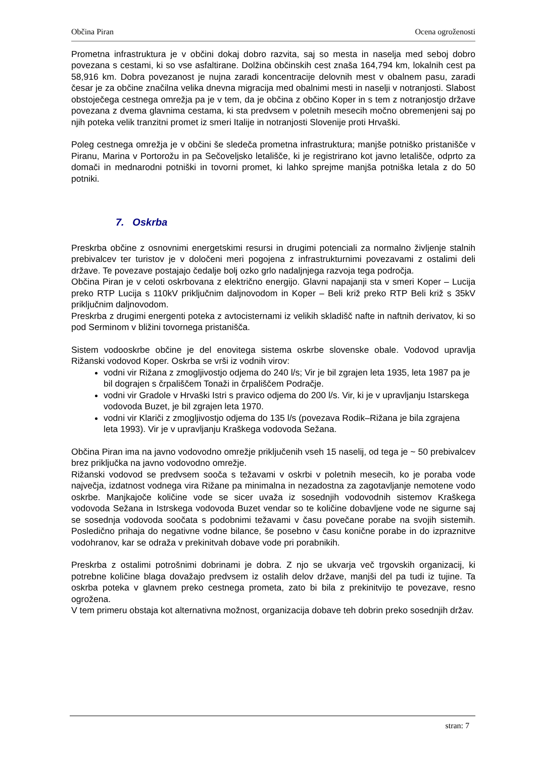Občina Piran Ocena ogroženosti
Prometna infrastruktura je v občini dokaj dobro razvita, saj so mesta in naselja med seboj dobro povezana s cestami, ki so vse asfaltirane. Dolžina občinskih cest znaša 164,794 km, lokalnih cest pa 58,916 km. Dobra povezanost je nujna zaradi koncentracije delovnih mest v obalnem pasu, zaradi česar je za občine značilna velika dnevna migracija med obalnimi mesti in naselji v notranjosti. Slabost obstoječega cestnega omrežja pa je v tem, da je občina z občino Koper in s tem z notranjostjo države povezana z dvema glavnima cestama, ki sta predvsem v poletnih mesecih močno obremenjeni saj po njih poteka velik tranzitni promet iz smeri Italije in notranjosti Slovenije proti Hrvaški.
Poleg cestnega omrežja je v občini še sledeča prometna infrastruktura; manjše potniško pristanišče v Piranu, Marina v Portorožu in pa Sečoveljsko letališče, ki je registrirano kot javno letališče, odprto za domači in mednarodni potniški in tovorni promet, ki lahko sprejme manjša potniška letala z do 50 potniki.
7. Oskrba
Preskrba občine z osnovnimi energetskimi resursi in drugimi potenciali za normalno življenje stalnih prebivalcev ter turistov je v določeni meri pogojena z infrastrukturnimi povezavami z ostalimi deli države. Te povezave postajajo čedalje bolj ozko grlo nadaljnjega razvoja tega področja.
Občina Piran je v celoti oskrbovana z električno energijo. Glavni napajanji sta v smeri Koper – Lucija preko RTP Lucija s 110kV priključnim daljnovodom in Koper – Beli križ preko RTP Beli križ s 35kV priključnim daljnovodom.
Preskrba z drugimi energenti poteka z avtocisternami iz velikih skladišč nafte in naftnih derivatov, ki so pod Serminom v bližini tovornega pristanišča.
Sistem vodooskrbe občine je del enovitega sistema oskrbe slovenske obale. Vodovod upravlja Rižanski vodovod Koper. Oskrba se vrši iz vodnih virov:
vodni vir Rižana z zmogljivostjo odjema do 240 l/s; Vir je bil zgrajen leta 1935, leta 1987 pa je bil dograjen s črpališčem Tonaži in črpališčem Podračje.
vodni vir Gradole v Hrvaški Istri s pravico odjema do 200 l/s. Vir, ki je v upravljanju Istarskega vodovoda Buzet, je bil zgrajen leta 1970.
vodni vir Klariči z zmogljivostjo odjema do 135 l/s (povezava Rodik–Rižana je bila zgrajena leta 1993). Vir je v upravljanju Kraškega vodovoda Sežana.
Občina Piran ima na javno vodovodno omrežje priključenih vseh 15 naselij, od tega je ~ 50 prebivalcev brez priključka na javno vodovodno omrežje.
Rižanski vodovod se predvsem sooča s težavami v oskrbi v poletnih mesecih, ko je poraba vode največja, izdatnost vodnega vira Rižane pa minimalna in nezadostna za zagotavljanje nemotene vodo oskrbe. Manjkajoče količine vode se sicer uvaža iz sosednjih vodovodnih sistemov Kraškega vodovoda Sežana in Istrskega vodovoda Buzet vendar so te količine dobavljene vode ne sigurne saj se sosednja vodovoda soočata s podobnimi težavami v času povečane porabe na svojih sistemih. Posledično prihaja do negativne vodne bilance, še posebno v času konične porabe in do izpraznitve vodohranov, kar se odraža v prekinitvah dobave vode pri porabnikih.
Preskrba z ostalimi potrošnimi dobrinami je dobra. Z njo se ukvarja več trgovskih organizacij, ki potrebne količine blaga dovažajo predvsem iz ostalih delov države, manjši del pa tudi iz tujine. Ta oskrba poteka v glavnem preko cestnega prometa, zato bi bila z prekinitvijo te povezave, resno ogrožena.
V tem primeru obstaja kot alternativna možnost, organizacija dobave teh dobrin preko sosednjih držav.
stran: 7